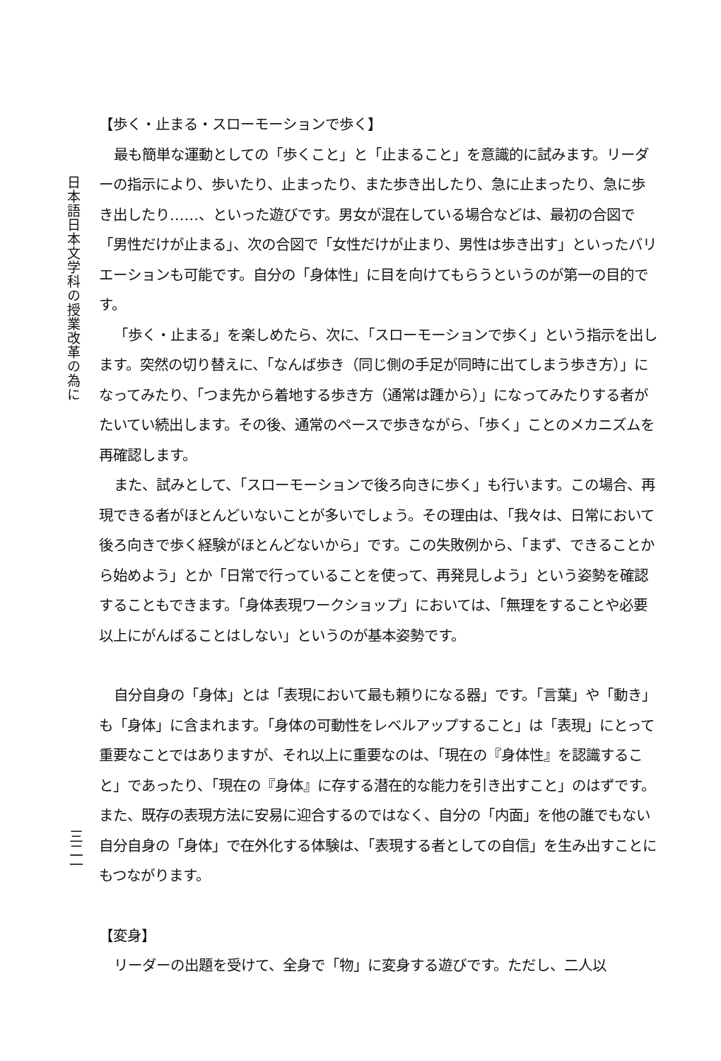日本語日本文学科の授業改革の為に
三二一
【歩く・止まる・スローモーションで歩く】
最も簡単な運動としての「歩くこと」と「止まること」を意識的に試みます。リーダーの指示により、歩いたり、止まったり、また歩き出したり、急に止まったり、急に歩き出したり……、といった遊びです。男女が混在している場合などは、最初の合図で「男性だけが止まる」、次の合図で「女性だけが止まり、男性は歩き出す」といったバリエーションも可能です。自分の「身体性」に目を向けてもらうというのが第一の目的です。
「歩く・止まる」を楽しめたら、次に、「スローモーションで歩く」という指示を出します。突然の切り替えに、「なんば歩き（同じ側の手足が同時に出てしまう歩き方）」になってみたり、「つま先から着地する歩き方（通常は踵から）」になってみたりする者がたいてい続出します。その後、通常のペースで歩きながら、「歩く」ことのメカニズムを再確認します。
また、試みとして、「スローモーションで後ろ向きに歩く」も行います。この場合、再現できる者がほとんどいないことが多いでしょう。その理由は、「我々は、日常において後ろ向きで歩く経験がほとんどないから」です。この失敗例から、「まず、できることから始めよう」とか「日常で行っていることを使って、再発見しよう」という姿勢を確認することもできます。「身体表現ワークショップ」においては、「無理をすることや必要以上にがんばることはしない」というのが基本姿勢です。
自分自身の「身体」とは「表現において最も頼りになる器」です。「言葉」や「動き」も「身体」に含まれます。「身体の可動性をレベルアップすること」は「表現」にとって重要なことではありますが、それ以上に重要なのは、「現在の『身体性』を認識すること」であったり、「現在の『身体』に存する潜在的な能力を引き出すこと」のはずです。また、既存の表現方法に安易に迎合するのではなく、自分の「内面」を他の誰でもない自分自身の「身体」で在外化する体験は、「表現する者としての自信」を生み出すことにもつながります。
【変身】
リーダーの出題を受けて、全身で「物」に変身する遊びです。ただし、二人以